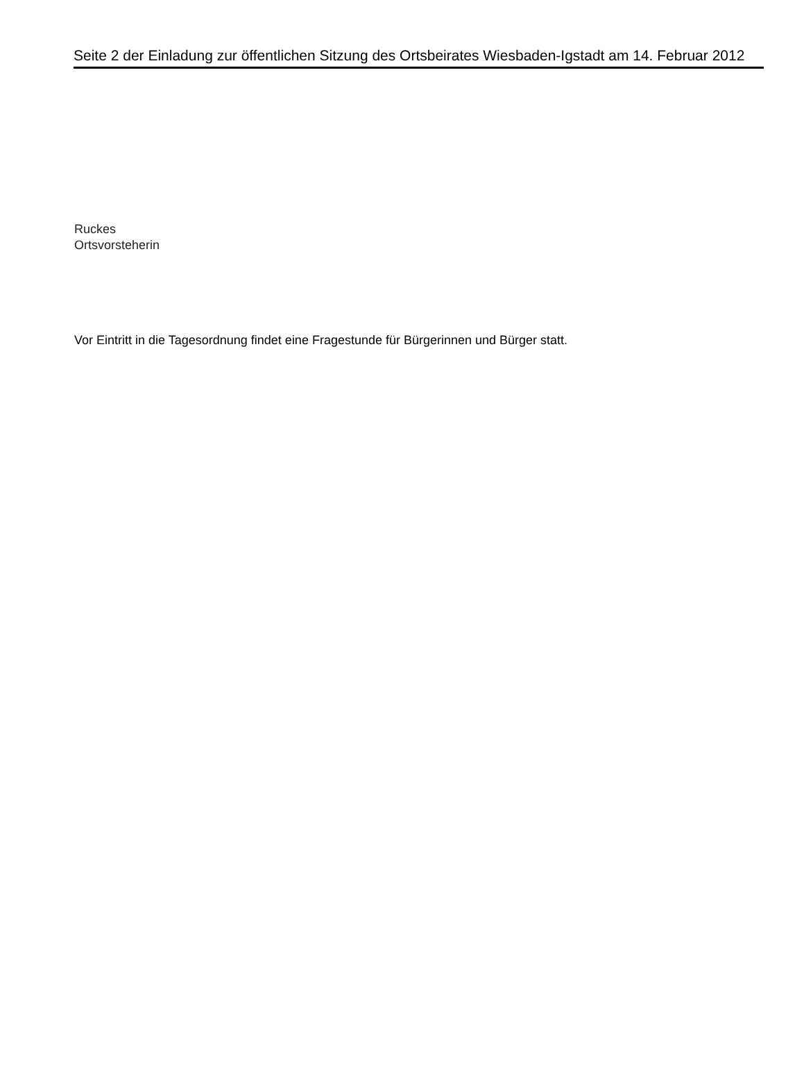Seite 2 der Einladung zur öffentlichen Sitzung des Ortsbeirates Wiesbaden-Igstadt am 14. Februar 2012
Ruckes
Ortsvorsteherin
Vor Eintritt in die Tagesordnung findet eine Fragestunde für Bürgerinnen und Bürger statt.